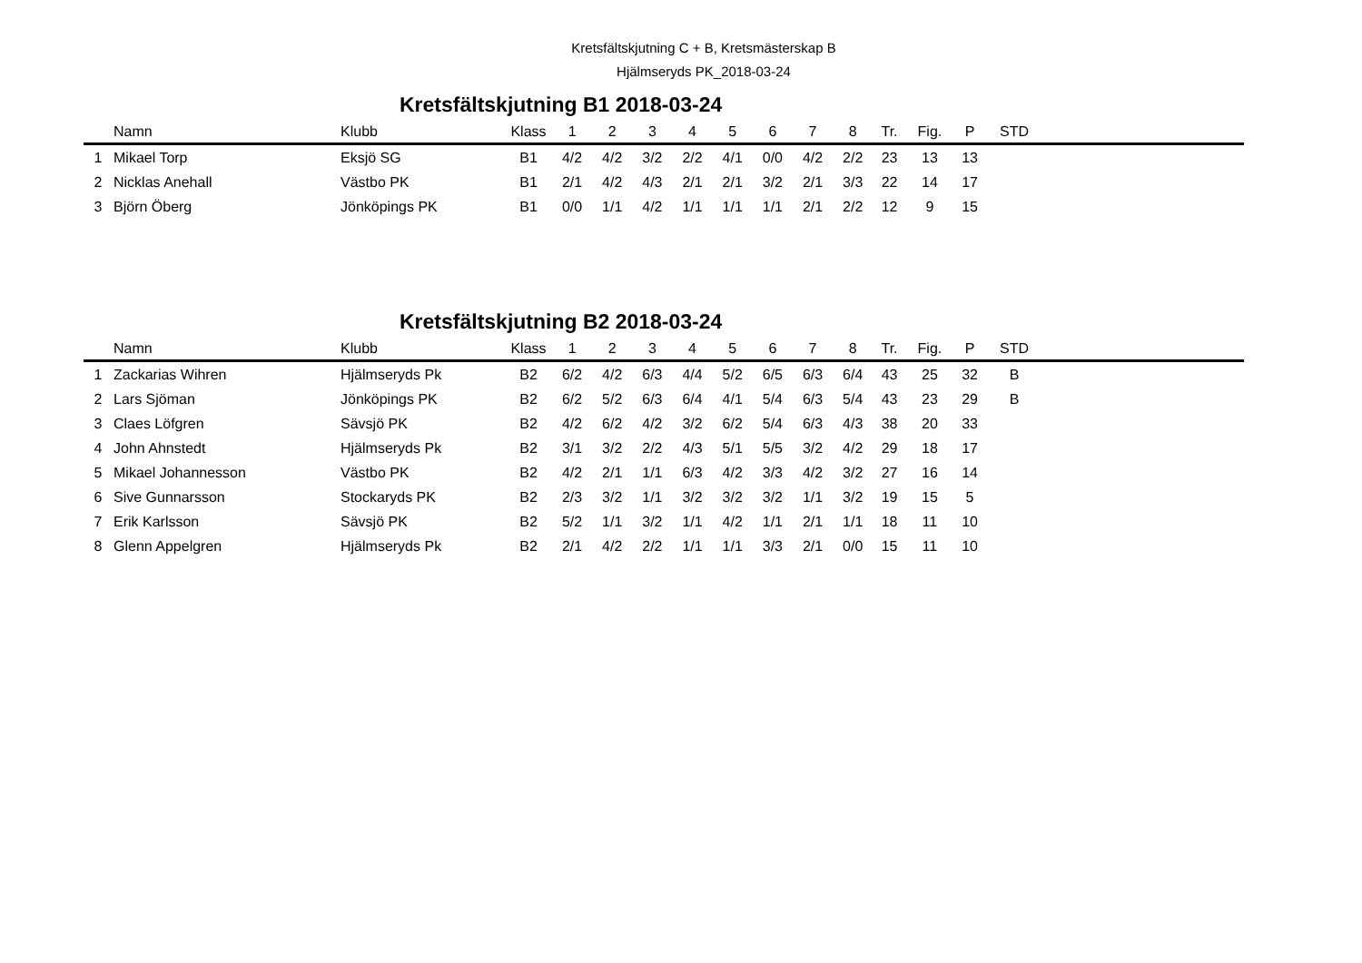Kretsfältskjutning C + B, Kretsmästerskap B
Hjälmseryds PK_2018-03-24
Kretsfältskjutning B1 2018-03-24
| | Namn | Klubb | Klass | 1 | 2 | 3 | 4 | 5 | 6 | 7 | 8 | Tr. | Fig. | P | STD | |
| --- | --- | --- | --- | --- | --- | --- | --- | --- | --- | --- | --- | --- | --- | --- | --- | --- |
| 1 | Mikael Torp | Eksjö SG | B1 | 4/2 | 4/2 | 3/2 | 2/2 | 4/1 | 0/0 | 4/2 | 2/2 | 23 | 13 | 13 | | |
| 2 | Nicklas Anehall | Västbo PK | B1 | 2/1 | 4/2 | 4/3 | 2/1 | 2/1 | 3/2 | 2/1 | 3/3 | 22 | 14 | 17 | | |
| 3 | Björn Öberg | Jönköpings PK | B1 | 0/0 | 1/1 | 4/2 | 1/1 | 1/1 | 1/1 | 2/1 | 2/2 | 12 | 9 | 15 | | |
Kretsfältskjutning B2 2018-03-24
| | Namn | Klubb | Klass | 1 | 2 | 3 | 4 | 5 | 6 | 7 | 8 | Tr. | Fig. | P | STD | |
| --- | --- | --- | --- | --- | --- | --- | --- | --- | --- | --- | --- | --- | --- | --- | --- | --- |
| 1 | Zackarias Wihren | Hjälmseryds Pk | B2 | 6/2 | 4/2 | 6/3 | 4/4 | 5/2 | 6/5 | 6/3 | 6/4 | 43 | 25 | 32 | B | |
| 2 | Lars Sjöman | Jönköpings PK | B2 | 6/2 | 5/2 | 6/3 | 6/4 | 4/1 | 5/4 | 6/3 | 5/4 | 43 | 23 | 29 | B | |
| 3 | Claes Löfgren | Sävsjö PK | B2 | 4/2 | 6/2 | 4/2 | 3/2 | 6/2 | 5/4 | 6/3 | 4/3 | 38 | 20 | 33 | | |
| 4 | John Ahnstedt | Hjälmseryds Pk | B2 | 3/1 | 3/2 | 2/2 | 4/3 | 5/1 | 5/5 | 3/2 | 4/2 | 29 | 18 | 17 | | |
| 5 | Mikael Johannesson | Västbo PK | B2 | 4/2 | 2/1 | 1/1 | 6/3 | 4/2 | 3/3 | 4/2 | 3/2 | 27 | 16 | 14 | | |
| 6 | Sive Gunnarsson | Stockaryds PK | B2 | 2/3 | 3/2 | 1/1 | 3/2 | 3/2 | 3/2 | 1/1 | 3/2 | 19 | 15 | 5 | | |
| 7 | Erik Karlsson | Sävsjö PK | B2 | 5/2 | 1/1 | 3/2 | 1/1 | 4/2 | 1/1 | 2/1 | 1/1 | 18 | 11 | 10 | | |
| 8 | Glenn Appelgren | Hjälmseryds Pk | B2 | 2/1 | 4/2 | 2/2 | 1/1 | 1/1 | 3/3 | 2/1 | 0/0 | 15 | 11 | 10 | | |